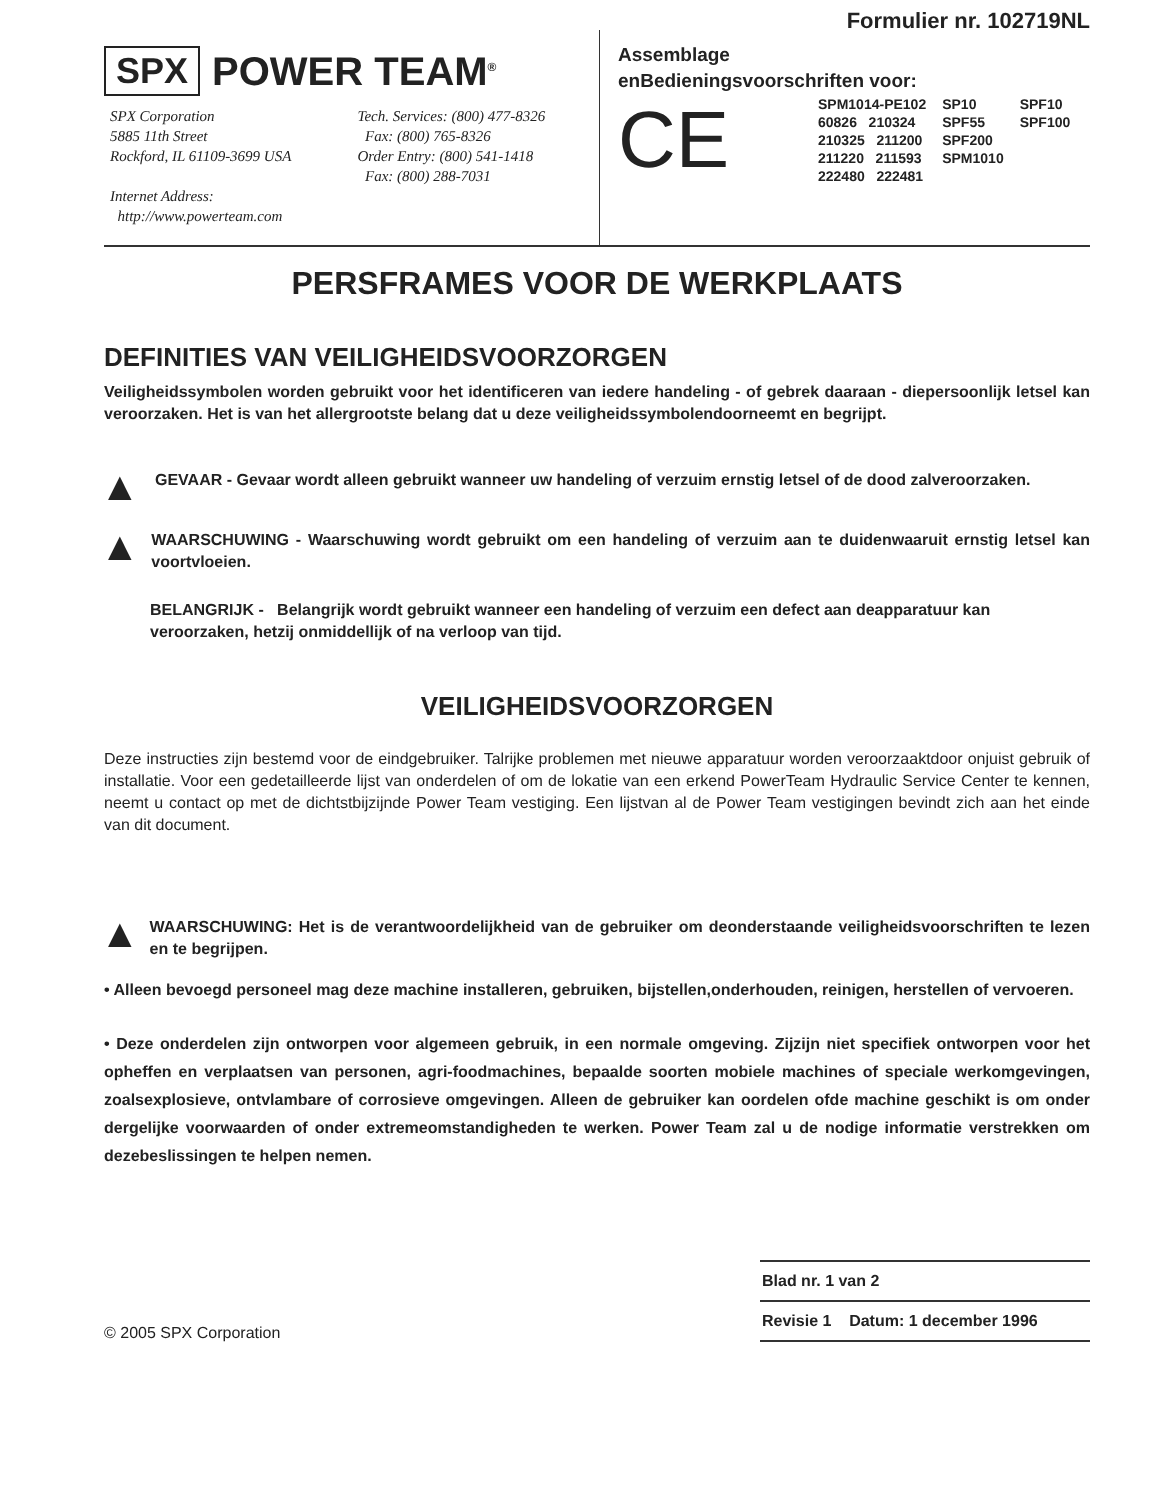SPX POWER TEAM<sup>®</sup>
SPX Corporation
5885 11th Street
Rockford, IL 61109-3699 USA
Internet Address:
http://www.powerteam.com
Tech. Services: (800) 477-8326
Fax: (800) 765-8326
Order Entry: (800) 541-1418
Fax: (800) 288-7031
Formulier nr. 102719NL
Assemblage
enBedieningsvoorschriften voor:
CE
| SPM1014-PE102 | SP10 | SPF10 |
| 60826 210324 | SPF55 | SPF100 |
| 210325 211200 | SPF200 | |
| 211220 211593 | SPM1010 | |
| 222480 222481 | | |
PERSFRAMES VOOR DE WERKPLAATS
DEFINITIES VAN VEILIGHEIDSVOORZORGEN
Veiligheidssymbolen worden gebruikt voor het identificeren van iedere handeling - of gebrek daaraan - diepersoonlijk letsel kan veroorzaken. Het is van het allergrootste belang dat u deze veiligheidssymbolendoorneemt en begrijpt.
▲
GEVAAR - Gevaar wordt alleen gebruikt wanneer uw handeling of verzuim ernstig letsel of de dood zalveroorzaken.
▲
WAARSCHUWING - Waarschuwing wordt gebruikt om een handeling of verzuim aan te duidenwaaruit ernstig letsel kan voortvloeien.
BELANGRIJK - Belangrijk wordt gebruikt wanneer een handeling of verzuim een defect aan deapparatuur kan veroorzaken, hetzij onmiddellijk of na verloop van tijd.
VEILIGHEIDSVOORZORGEN
Deze instructies zijn bestemd voor de eindgebruiker. Talrijke problemen met nieuwe apparatuur worden veroorzaaktdoor onjuist gebruik of installatie. Voor een gedetailleerde lijst van onderdelen of om de lokatie van een erkend PowerTeam Hydraulic Service Center te kennen, neemt u contact op met de dichtstbijzijnde Power Team vestiging. Een lijstvan al de Power Team vestigingen bevindt zich aan het einde van dit document.
▲
WAARSCHUWING: Het is de verantwoordelijkheid van de gebruiker om deonderstaande veiligheidsvoorschriften te lezen en te begrijpen.
• Alleen bevoegd personeel mag deze machine installeren, gebruiken, bijstellen,onderhouden, reinigen, herstellen of vervoeren.
• Deze onderdelen zijn ontworpen voor algemeen gebruik, in een normale omgeving. Zijzijn niet specifiek ontworpen voor het opheffen en verplaatsen van personen, agri-foodmachines, bepaalde soorten mobiele machines of speciale werkomgevingen, zoalsexplosieve, ontvlambare of corrosieve omgevingen. Alleen de gebruiker kan oordelen ofde machine geschikt is om onder dergelijke voorwaarden of onder extremeomstandigheden te werken. Power Team zal u de nodige informatie verstrekken om dezebeslissingen te helpen nemen.
© 2005 SPX Corporation
| Blad nr. 1 van 2 |
| Revisie 1 Datum: 1 december 1996 |